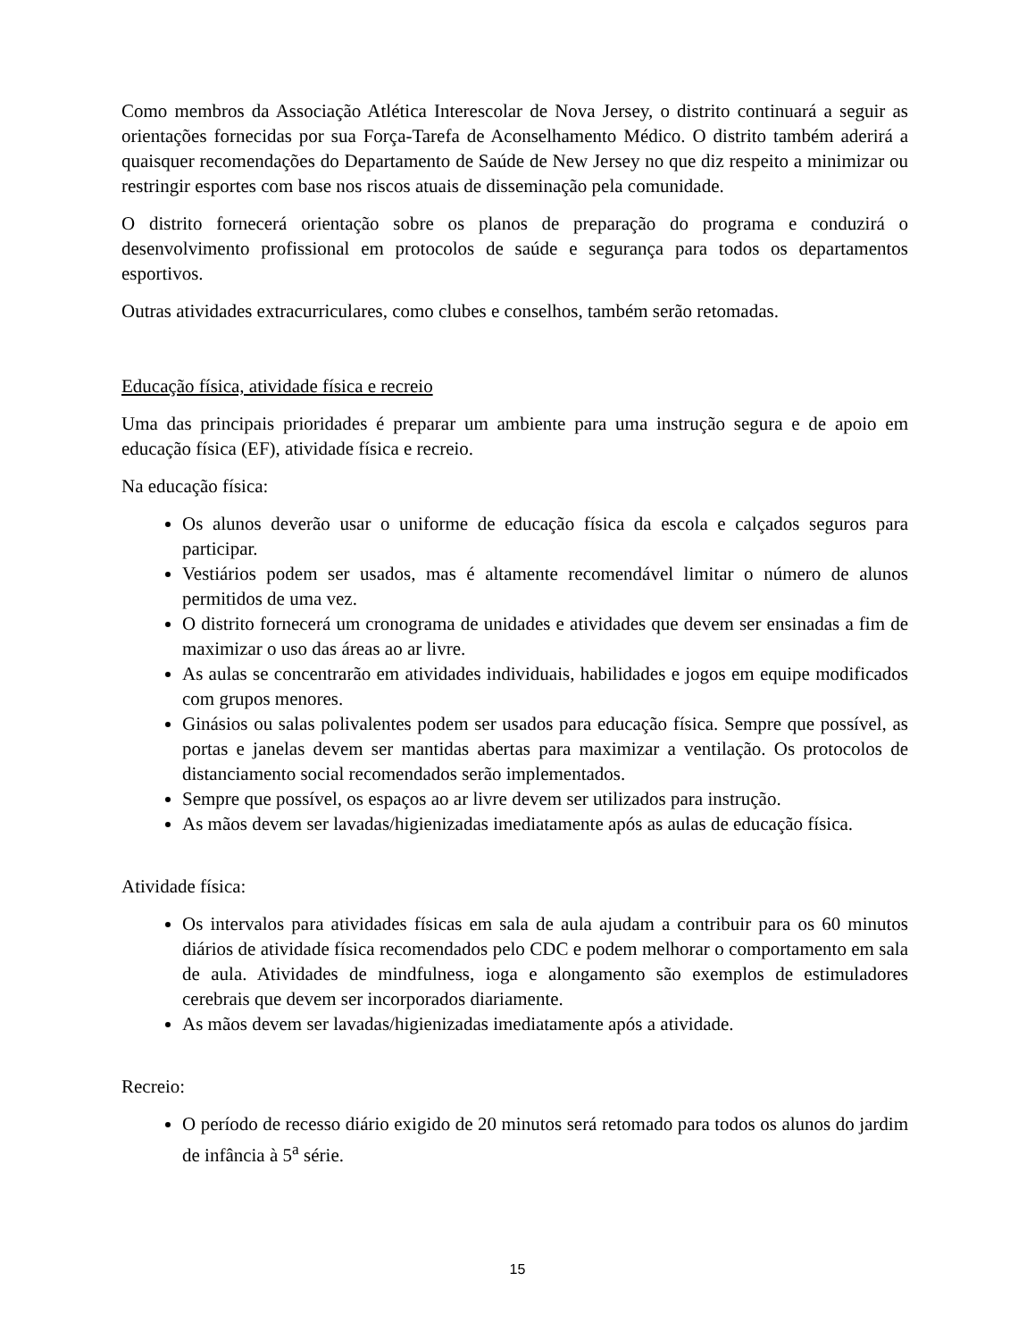Como membros da Associação Atlética Interescolar de Nova Jersey, o distrito continuará a seguir as orientações fornecidas por sua Força-Tarefa de Aconselhamento Médico. O distrito também aderirá a quaisquer recomendações do Departamento de Saúde de New Jersey no que diz respeito a minimizar ou restringir esportes com base nos riscos atuais de disseminação pela comunidade.
O distrito fornecerá orientação sobre os planos de preparação do programa e conduzirá o desenvolvimento profissional em protocolos de saúde e segurança para todos os departamentos esportivos.
Outras atividades extracurriculares, como clubes e conselhos, também serão retomadas.
Educação física, atividade física e recreio
Uma das principais prioridades é preparar um ambiente para uma instrução segura e de apoio em educação física (EF), atividade física e recreio.
Na educação física:
Os alunos deverão usar o uniforme de educação física da escola e calçados seguros para participar.
Vestiários podem ser usados, mas é altamente recomendável limitar o número de alunos permitidos de uma vez.
O distrito fornecerá um cronograma de unidades e atividades que devem ser ensinadas a fim de maximizar o uso das áreas ao ar livre.
As aulas se concentrarão em atividades individuais, habilidades e jogos em equipe modificados com grupos menores.
Ginásios ou salas polivalentes podem ser usados para educação física. Sempre que possível, as portas e janelas devem ser mantidas abertas para maximizar a ventilação. Os protocolos de distanciamento social recomendados serão implementados.
Sempre que possível, os espaços ao ar livre devem ser utilizados para instrução.
As mãos devem ser lavadas/higienizadas imediatamente após as aulas de educação física.
Atividade física:
Os intervalos para atividades físicas em sala de aula ajudam a contribuir para os 60 minutos diários de atividade física recomendados pelo CDC e podem melhorar o comportamento em sala de aula. Atividades de mindfulness, ioga e alongamento são exemplos de estimuladores cerebrais que devem ser incorporados diariamente.
As mãos devem ser lavadas/higienizadas imediatamente após a atividade.
Recreio:
O período de recesso diário exigido de 20 minutos será retomado para todos os alunos do jardim de infância à 5<sup>a</sup> série.
15